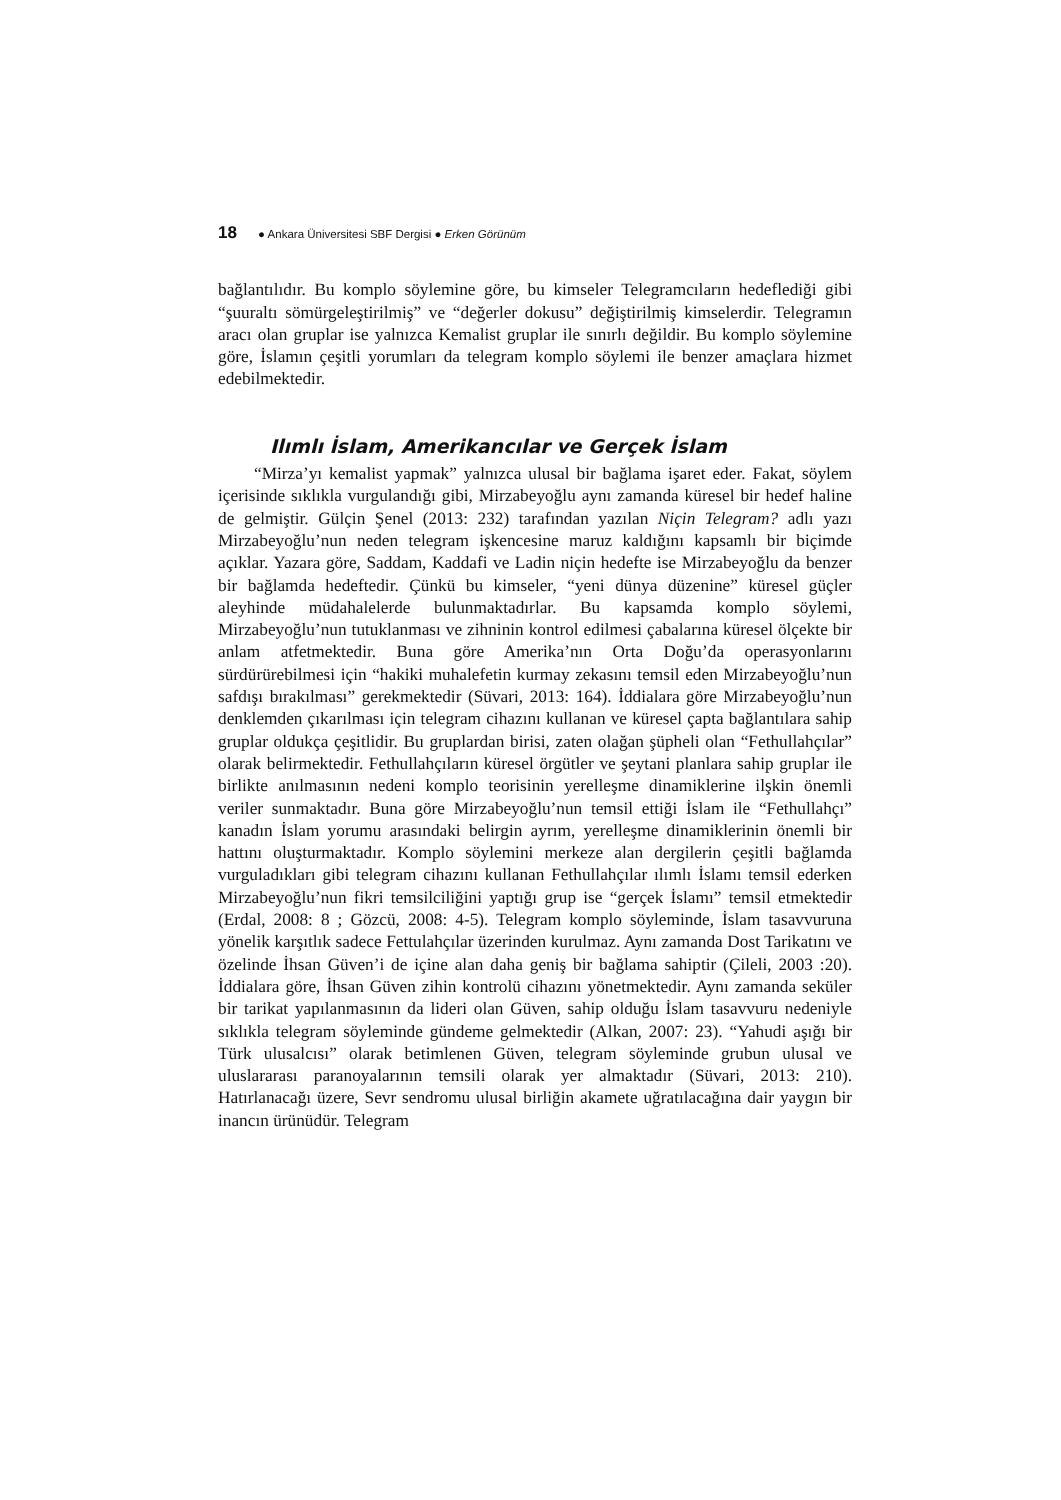18 ● Ankara Üniversitesi SBF Dergisi ● Erken Görünüm
bağlantılıdır. Bu komplo söylemine göre, bu kimseler Telegramcıların hedeflediği gibi “şuuraltı sömürgeleştirilmiş” ve “değerler dokusu” değiştirilmiş kimselerdir. Telegramın aracı olan gruplar ise yalnızca Kemalist gruplar ile sınırlı değildir. Bu komplo söylemine göre, İslamın çeşitli yorumları da telegram komplo söylemi ile benzer amaçlara hizmet edebilmektedir.
Ilımlı İslam, Amerikancılar ve Gerçek İslam
“Mirza’yı kemalist yapmak” yalnızca ulusal bir bağlama işaret eder. Fakat, söylem içerisinde sıklıkla vurgulandığı gibi, Mirzabeyoğlu aynı zamanda küresel bir hedef haline de gelmiştir. Gülçin Şenel (2013: 232) tarafından yazılan Niçin Telegram? adlı yazı Mirzabeyoğlu’nun neden telegram işkencesine maruz kaldığını kapsamlı bir biçimde açıklar. Yazara göre, Saddam, Kaddafi ve Ladin niçin hedefte ise Mirzabeyoğlu da benzer bir bağlamda hedeftedir. Çünkü bu kimseler, “yeni dünya düzenine” küresel güçler aleyhinde müdahalelerde bulunmaktadırlar. Bu kapsamda komplo söylemi, Mirzabeyoğlu’nun tutuklanması ve zihninin kontrol edilmesi çabalarına küresel ölçekte bir anlam atfetmektedir. Buna göre Amerika’nın Orta Doğu’da operasyonlarını sürdürürebilmesi için “hakiki muhalefetin kurmay zekasını temsil eden Mirzabeyoğlu’nun safdışı bırakılması” gerekmektedir (Süvari, 2013: 164). İddialara göre Mirzabeyoğlu’nun denklemden çıkarılması için telegram cihazını kullanan ve küresel çapta bağlantılara sahip gruplar oldukça çeşitlidir. Bu gruplardan birisi, zaten olağan şüpheli olan “Fethullahçılar” olarak belirmektedir. Fethullahçıların küresel örgütler ve şeytani planlara sahip gruplar ile birlikte anılmasının nedeni komplo teorisinin yerelleşme dinamiklerine ilşkin önemli veriler sunmaktadır. Buna göre Mirzabeyoğlu’nun temsil ettiği İslam ile “Fethullahçı” kanadın İslam yorumu arasındaki belirgin ayrım, yerelleşme dinamiklerinin önemli bir hattını oluşturmaktadır. Komplo söylemini merkeze alan dergilerin çeşitli bağlamda vurguladıkları gibi telegram cihazını kullanan Fethullahçılar ılımlı İslamı temsil ederken Mirzabeyoğlu’nun fikri temsilciliğini yaptığı grup ise “gerçek İslamı” temsil etmektedir (Erdal, 2008: 8 ; Gözcü, 2008: 4-5). Telegram komplo söyleminde, İslam tasavvuruna yönelik karşıtlık sadece Fettulahçılar üzerinden kurulmaz. Aynı zamanda Dost Tarikatını ve özelinde İhsan Güven’i de içine alan daha geniş bir bağlama sahiptir (Çileli, 2003 :20). İddialara göre, İhsan Güven zihin kontrolü cihazını yönetmektedir. Aynı zamanda seküler bir tarikat yapılanmasının da lideri olan Güven, sahip olduğu İslam tasavvuru nedeniyle sıklıkla telegram söyleminde gündeme gelmektedir (Alkan, 2007: 23). “Yahudi aşığı bir Türk ulusalcısı” olarak betimlenen Güven, telegram söyleminde grubun ulusal ve uluslararası paranoyalarının temsili olarak yer almaktadır (Süvari, 2013: 210). Hatırlanacağı üzere, Sevr sendromu ulusal birliğin akamete uğratılacağına dair yaygın bir inancın ürünüdür. Telegram